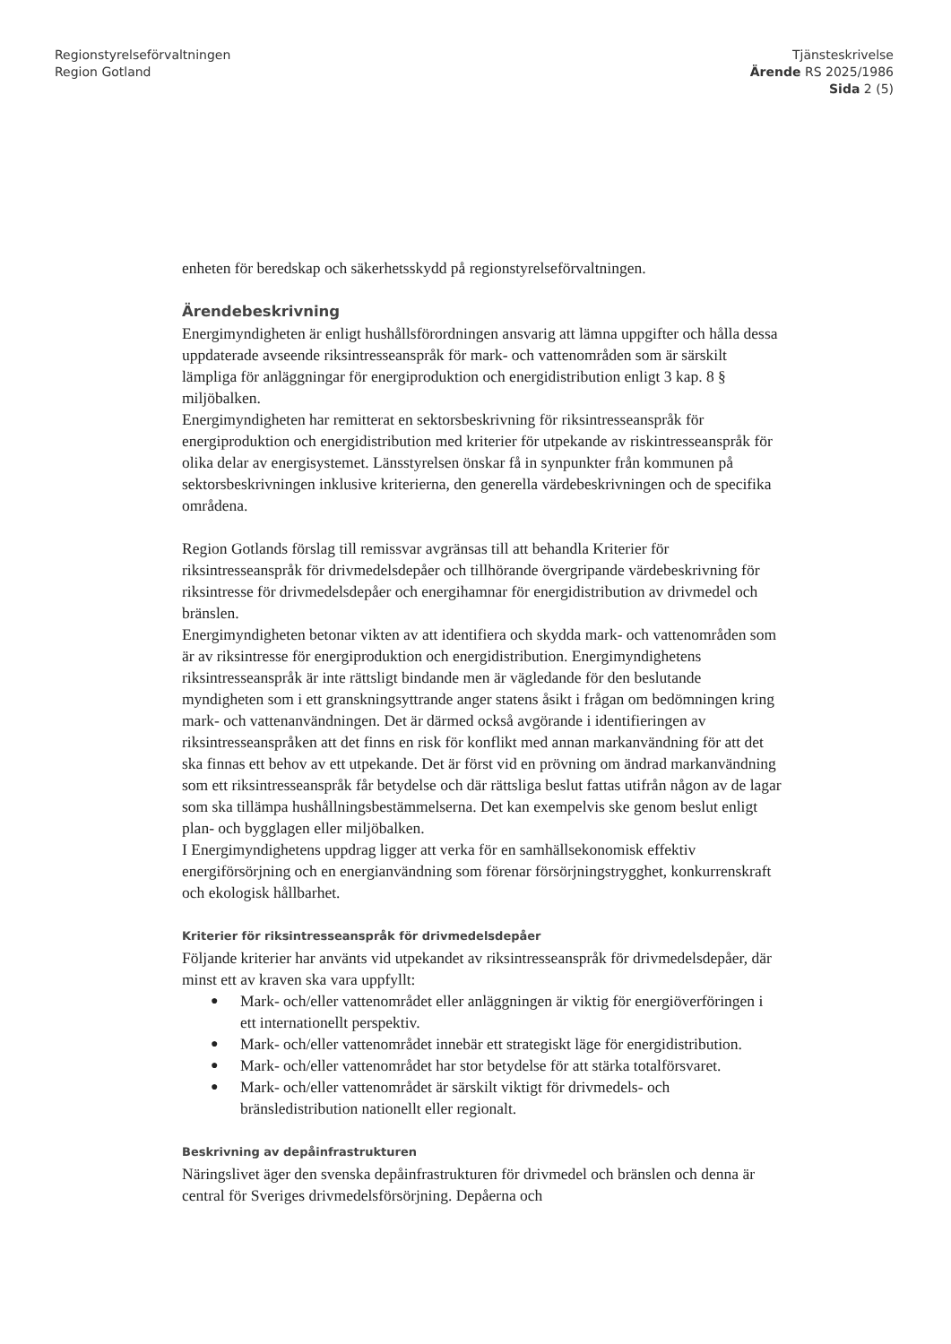Regionstyrelseförvaltningen
Region Gotland
Tjänsteskrivelse
Ärende RS 2025/1986
Sida 2 (5)
enheten för beredskap och säkerhetsskydd på regionstyrelseförvaltningen.
Ärendebeskrivning
Energimyndigheten är enligt hushållsförordningen ansvarig att lämna uppgifter och hålla dessa uppdaterade avseende riksintresseanspråk för mark- och vattenområden som är särskilt lämpliga för anläggningar för energiproduktion och energidistribution enligt 3 kap. 8 § miljöbalken.
Energimyndigheten har remitterat en sektorsbeskrivning för riksintresseanspråk för energiproduktion och energidistribution med kriterier för utpekande av riskintresseanspråk för olika delar av energisystemet. Länsstyrelsen önskar få in synpunkter från kommunen på sektorsbeskrivningen inklusive kriterierna, den generella värdebeskrivningen och de specifika områdena.
Region Gotlands förslag till remissvar avgränsas till att behandla Kriterier för riksintresseanspråk för drivmedelsdepåer och tillhörande övergripande värdebeskrivning för riksintresse för drivmedelsdepåer och energihamnar för energidistribution av drivmedel och bränslen.
Energimyndigheten betonar vikten av att identifiera och skydda mark- och vattenområden som är av riksintresse för energiproduktion och energidistribution. Energimyndighetens riksintresseanspråk är inte rättsligt bindande men är vägledande för den beslutande myndigheten som i ett granskningsyttrande anger statens åsikt i frågan om bedömningen kring mark- och vattenanvändningen. Det är därmed också avgörande i identifieringen av riksintresseanspråken att det finns en risk för konflikt med annan markanvändning för att det ska finnas ett behov av ett utpekande. Det är först vid en prövning om ändrad markanvändning som ett riksintresseanspråk får betydelse och där rättsliga beslut fattas utifrån någon av de lagar som ska tillämpa hushållningsbestämmelserna. Det kan exempelvis ske genom beslut enligt plan- och bygglagen eller miljöbalken.
I Energimyndighetens uppdrag ligger att verka för en samhällsekonomisk effektiv energiförsörjning och en energianvändning som förenar försörjningstrygghet, konkurrenskraft och ekologisk hållbarhet.
Kriterier för riksintresseanspråk för drivmedelsdepåer
Följande kriterier har använts vid utpekandet av riksintresseanspråk för drivmedelsdepåer, där minst ett av kraven ska vara uppfyllt:
● Mark- och/eller vattenområdet eller anläggningen är viktig för energiöverföringen i ett internationellt perspektiv.
● Mark- och/eller vattenområdet innebär ett strategiskt läge för energidistribution.
● Mark- och/eller vattenområdet har stor betydelse för att stärka totalförsvaret.
● Mark- och/eller vattenområdet är särskilt viktigt för drivmedels- och bränsledistribution nationellt eller regionalt.
Beskrivning av depåinfrastrukturen
Näringslivet äger den svenska depåinfrastrukturen för drivmedel och bränslen och denna är central för Sveriges drivmedelsförsörjning. Depåerna och